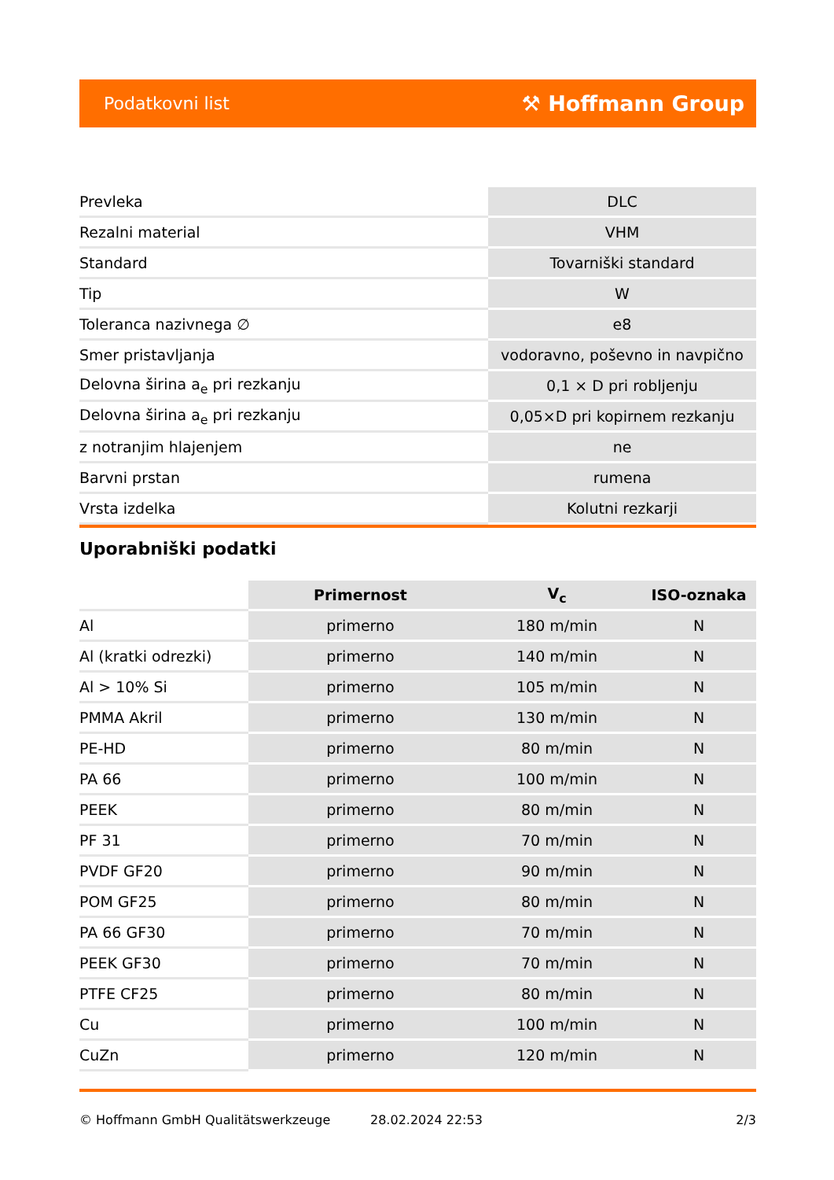Podatkovni list ⚒ Hoffmann Group
| Prevleka | DLC |
| Rezalni material | VHM |
| Standard | Tovarniški standard |
| Tip | W |
| Toleranca nazivnega ∅ | e8 |
| Smer pristavljanja | vodoravno, poševno in navpično |
| Delovna širina a<sub>e</sub> pri rezkanju | 0,1 × D pri robljenju |
| Delovna širina a<sub>e</sub> pri rezkanju | 0,05×D pri kopirnem rezkanju |
| z notranjim hlajenjem | ne |
| Barvni prstan | rumena |
| Vrsta izdelka | Kolutni rezkarji |
Uporabniški podatki
| | Primernost | V<sub>c</sub> | ISO-oznaka |
| --- | --- | --- | --- |
| Al | primerno | 180 m/min | N |
| Al (kratki odrezki) | primerno | 140 m/min | N |
| Al > 10% Si | primerno | 105 m/min | N |
| PMMA Akril | primerno | 130 m/min | N |
| PE-HD | primerno | 80 m/min | N |
| PA 66 | primerno | 100 m/min | N |
| PEEK | primerno | 80 m/min | N |
| PF 31 | primerno | 70 m/min | N |
| PVDF GF20 | primerno | 90 m/min | N |
| POM GF25 | primerno | 80 m/min | N |
| PA 66 GF30 | primerno | 70 m/min | N |
| PEEK GF30 | primerno | 70 m/min | N |
| PTFE CF25 | primerno | 80 m/min | N |
| Cu | primerno | 100 m/min | N |
| CuZn | primerno | 120 m/min | N |
© Hoffmann GmbH Qualitätswerkzeuge 28.02.2024 22:53 2/3